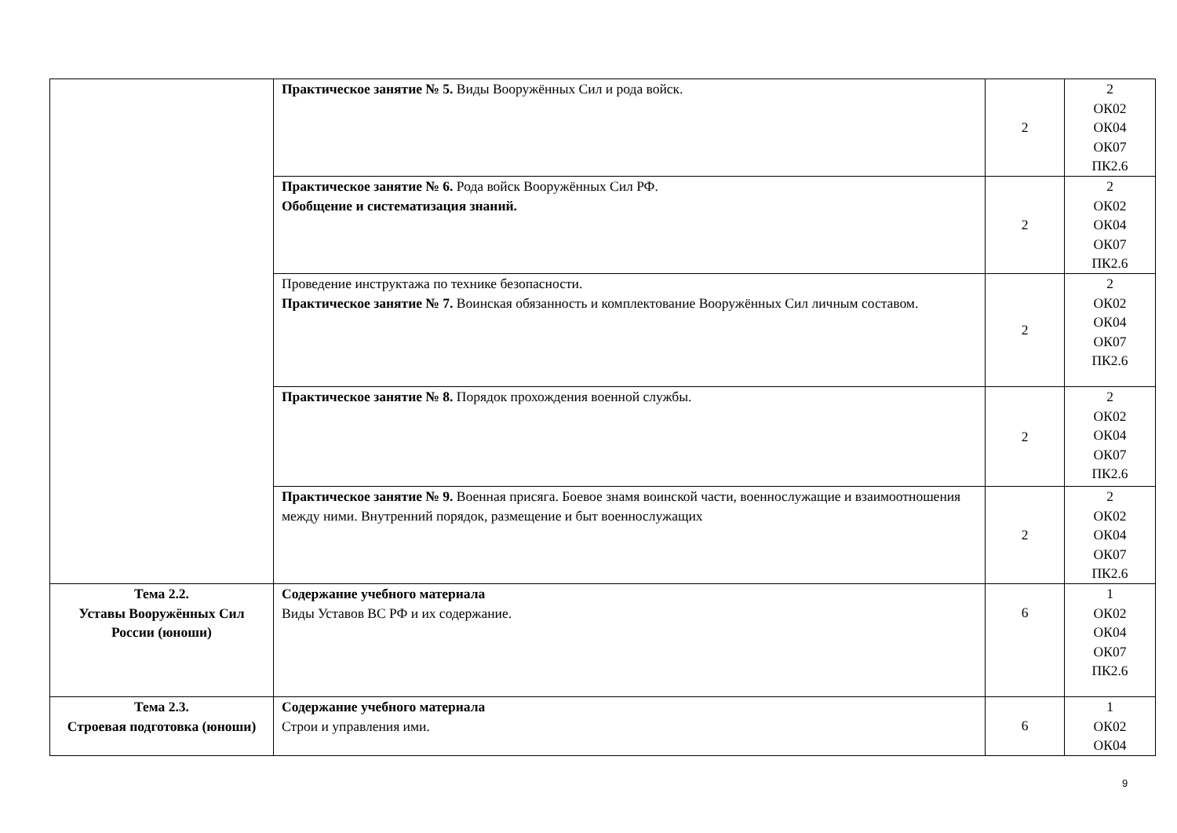| | Практическое занятие № 5. Виды Вооружённых Сил и рода войск. | 2 | 2 ОК02 ОК04 ОК07 ПК2.6 |
| | Практическое занятие № 6. Рода войск Вооружённых Сил РФ. Обобщение и систематизация знаний. | 2 | 2 ОК02 ОК04 ОК07 ПК2.6 |
| | Проведение инструктажа по технике безопасности. Практическое занятие № 7. Воинская обязанность и комплектование Вооружённых Сил личным составом. | 2 | 2 ОК02 ОК04 ОК07 ПК2.6 |
| | Практическое занятие № 8. Порядок прохождения военной службы. | 2 | 2 ОК02 ОК04 ОК07 ПК2.6 |
| | Практическое занятие № 9. Военная присяга. Боевое знамя воинской части, военнослужащие и взаимоотношения между ними. Внутренний порядок, размещение и быт военнослужащих | 2 | 2 ОК02 ОК04 ОК07 ПК2.6 |
| Тема 2.2. Уставы Вооружённых Сил России (юноши) | Содержание учебного материала Виды Уставов ВС РФ и их содержание. | 6 | 1 ОК02 ОК04 ОК07 ПК2.6 |
| Тема 2.3. Строевая подготовка (юноши) | Содержание учебного материала Строи и управления ими. | 6 | 1 ОК02 ОК04 |
9